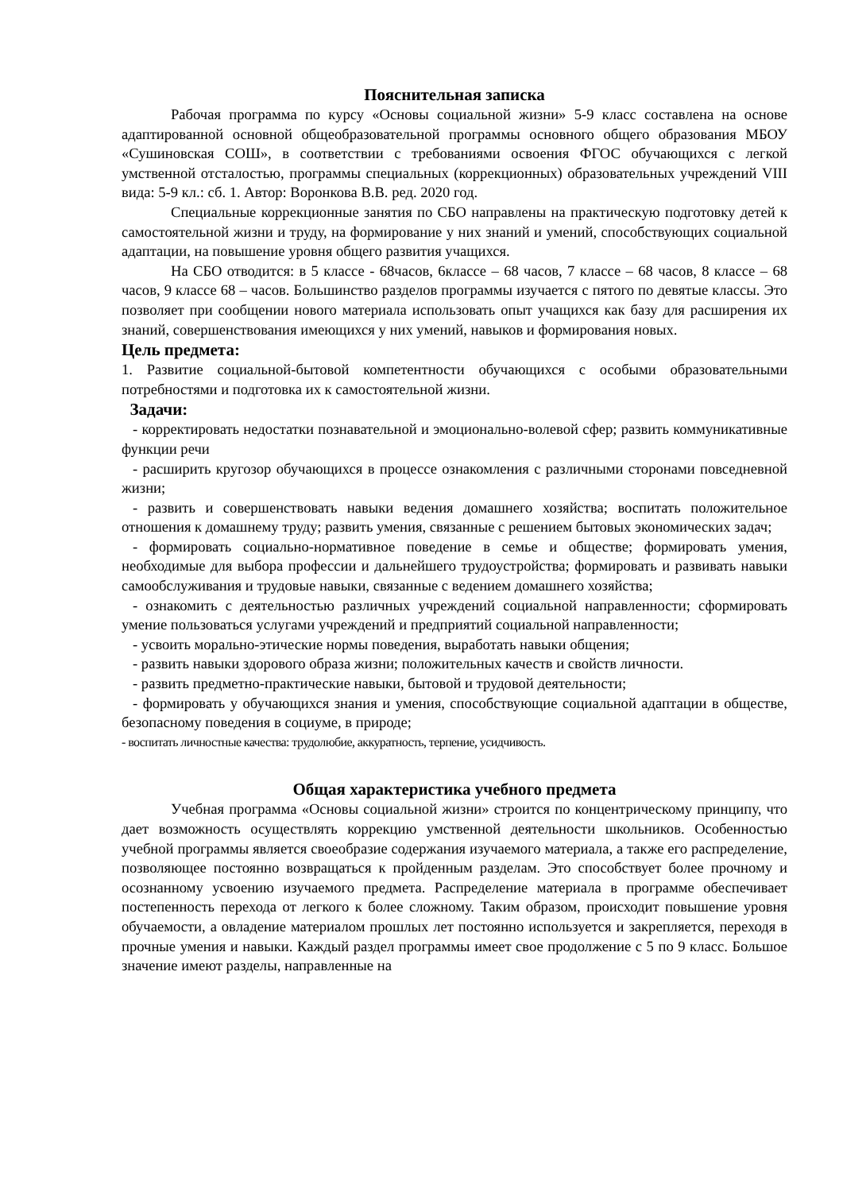Пояснительная записка
Рабочая программа по курсу «Основы социальной жизни» 5-9 класс составлена на основе адаптированной основной общеобразовательной программы основного общего образования МБОУ «Сушиновская СОШ», в соответствии с требованиями освоения ФГОС обучающихся с легкой умственной отсталостью, программы специальных (коррекционных) образовательных учреждений VIII вида: 5-9 кл.: сб. 1. Автор: Воронкова В.В. ред. 2020 год.
Специальные коррекционные занятия по СБО направлены на практическую подготовку детей к самостоятельной жизни и труду, на формирование у них знаний и умений, способствующих социальной адаптации, на повышение уровня общего развития учащихся.
На СБО отводится: в 5 классе - 68часов, 6классе – 68 часов, 7 классе – 68 часов, 8 классе – 68 часов, 9 классе 68 – часов. Большинство разделов программы изучается с пятого по девятые классы. Это позволяет при сообщении нового материала использовать опыт учащихся как базу для расширения их знаний, совершенствования имеющихся у них умений, навыков и формирования новых.
Цель предмета:
1. Развитие социальной-бытовой компетентности обучающихся с особыми образовательными потребностями и подготовка их к самостоятельной жизни.
Задачи:
- корректировать недостатки познавательной и эмоционально-волевой сфер; развить коммуникативные функции речи
- расширить кругозор обучающихся в процессе ознакомления с различными сторонами повседневной жизни;
- развить и совершенствовать навыки ведения домашнего хозяйства; воспитать положительное отношения к домашнему труду; развить умения, связанные с решением бытовых экономических задач;
- формировать социально-нормативное поведение в семье и обществе; формировать умения, необходимые для выбора профессии и дальнейшего трудоустройства; формировать и развивать навыки самообслуживания и трудовые навыки, связанные с ведением домашнего хозяйства;
- ознакомить с деятельностью различных учреждений социальной направленности; сформировать умение пользоваться услугами учреждений и предприятий социальной направленности;
- усвоить морально-этические нормы поведения, выработать навыки общения;
- развить навыки здорового образа жизни; положительных качеств и свойств личности.
- развить предметно-практические навыки, бытовой и трудовой деятельности;
- формировать у обучающихся знания и умения, способствующие социальной адаптации в обществе, безопасному поведения в социуме, в природе;
- воспитать личностные качества: трудолюбие, аккуратность, терпение, усидчивость.
Общая характеристика учебного предмета
Учебная программа «Основы социальной жизни» строится по концентрическому принципу, что дает возможность осуществлять коррекцию умственной деятельности школьников. Особенностью учебной программы является своеобразие содержания изучаемого материала, а также его распределение, позволяющее постоянно возвращаться к пройденным разделам. Это способствует более прочному и осознанному усвоению изучаемого предмета. Распределение материала в программе обеспечивает постепенность перехода от легкого к более сложному. Таким образом, происходит повышение уровня обучаемости, а овладение материалом прошлых лет постоянно используется и закрепляется, переходя в прочные умения и навыки. Каждый раздел программы имеет свое продолжение с 5 по 9 класс. Большое значение имеют разделы, направленные на